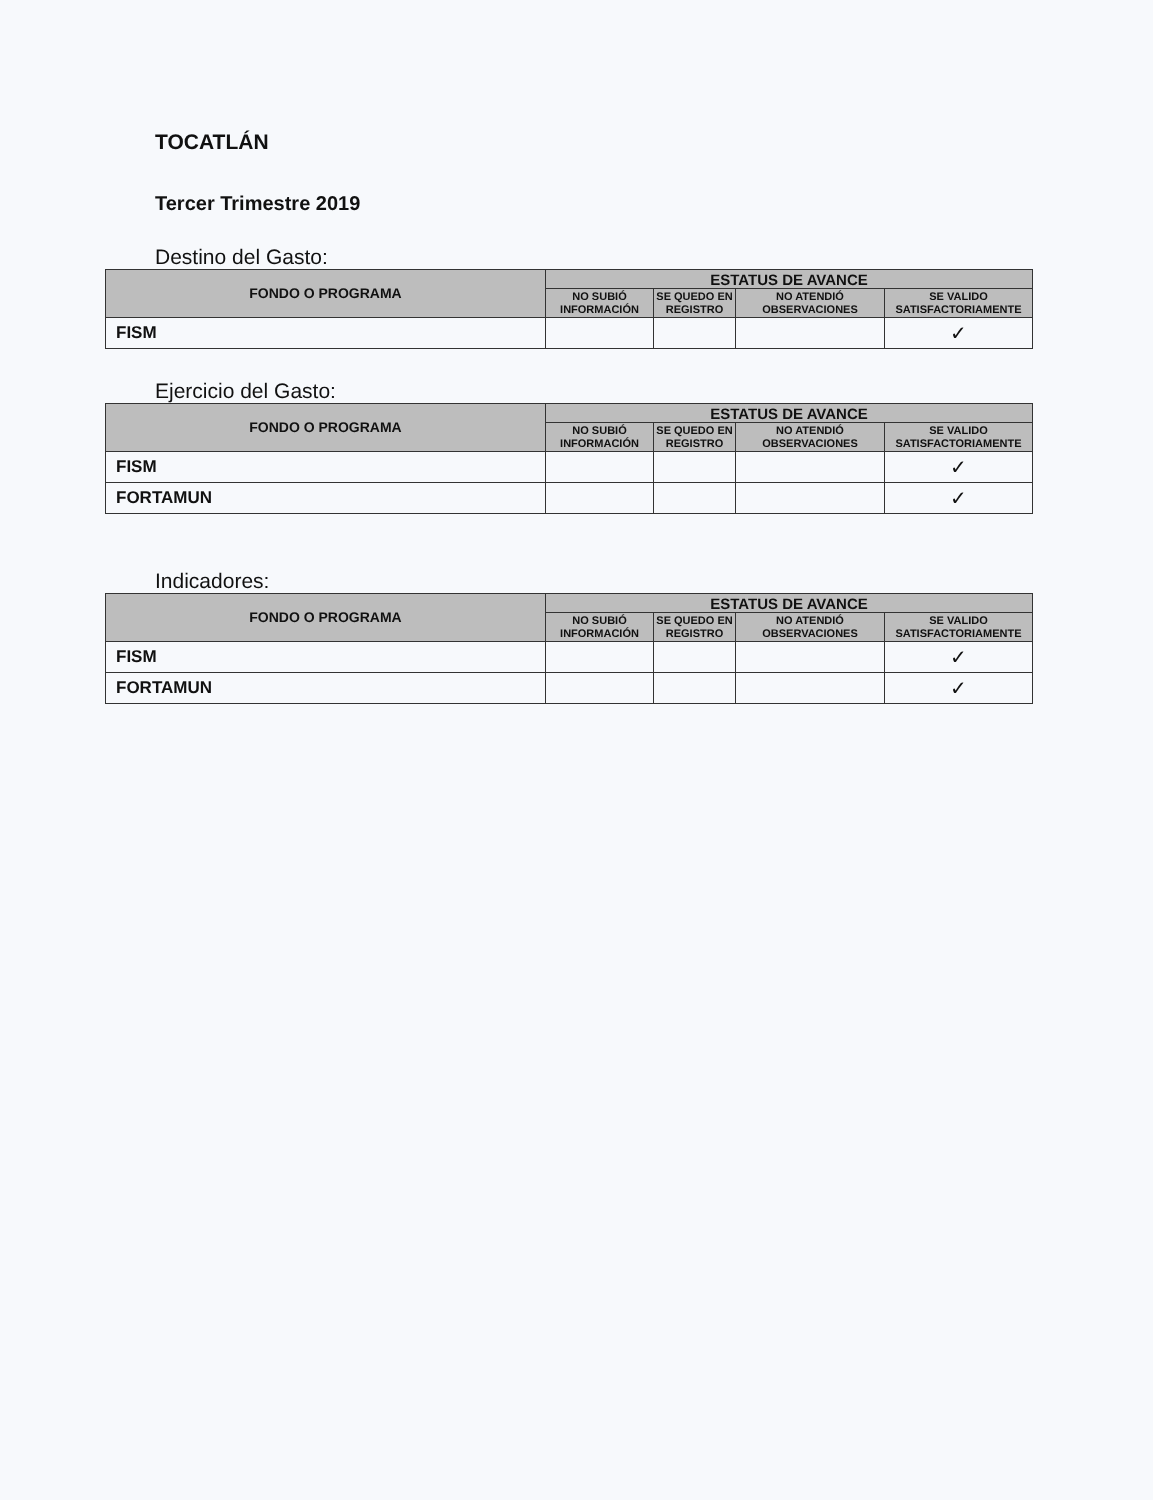TOCATLÁN
Tercer Trimestre 2019
Destino del Gasto:
| FONDO O PROGRAMA | ESTATUS DE AVANCE | | | |
| --- | --- | --- | --- | --- |
| | NO SUBIÓ INFORMACIÓN | SE QUEDO EN REGISTRO | NO ATENDIÓ OBSERVACIONES | SE VALIDO SATISFACTORIAMENTE |
| FISM | | | | ✓ |
Ejercicio del Gasto:
| FONDO O PROGRAMA | ESTATUS DE AVANCE | | | |
| --- | --- | --- | --- | --- |
| | NO SUBIÓ INFORMACIÓN | SE QUEDO EN REGISTRO | NO ATENDIÓ OBSERVACIONES | SE VALIDO SATISFACTORIAMENTE |
| FISM | | | | ✓ |
| FORTAMUN | | | | ✓ |
Indicadores:
| FONDO O PROGRAMA | ESTATUS DE AVANCE | | | |
| --- | --- | --- | --- | --- |
| | NO SUBIÓ INFORMACIÓN | SE QUEDO EN REGISTRO | NO ATENDIÓ OBSERVACIONES | SE VALIDO SATISFACTORIAMENTE |
| FISM | | | | ✓ |
| FORTAMUN | | | | ✓ |